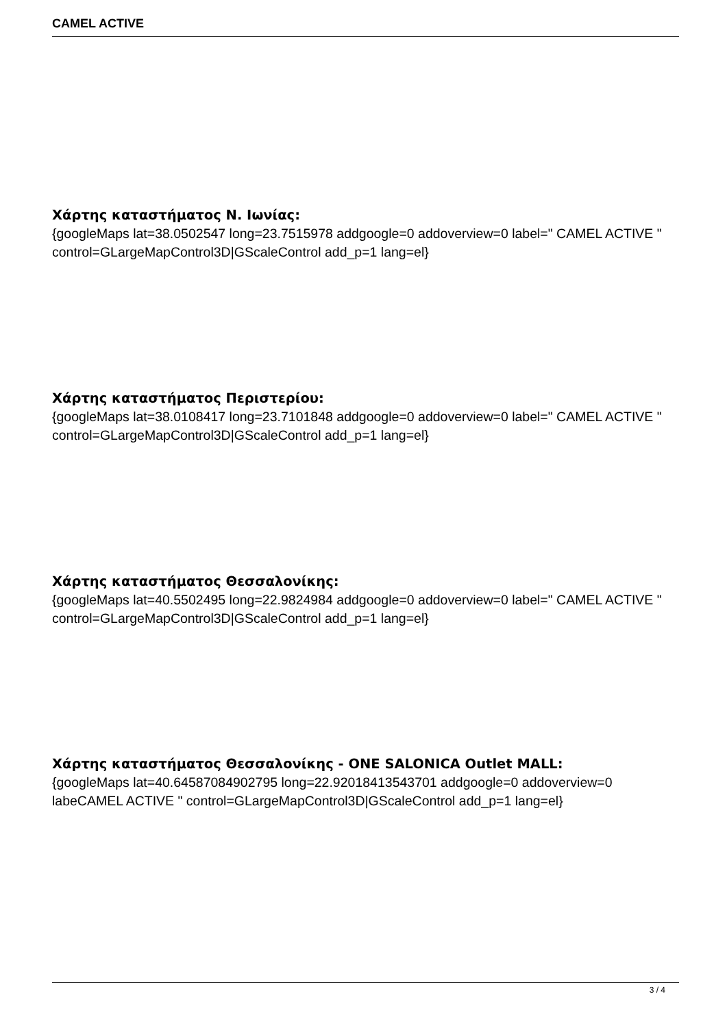CAMEL ACTIVE
Χάρτης καταστήματος Ν. Ιωνίας:
{googleMaps lat=38.0502547 long=23.7515978 addgoogle=0 addoverview=0 label=" CAMEL ACTIVE " control=GLargeMapControl3D|GScaleControl add_p=1 lang=el}
Χάρτης καταστήματος Περιστερίου:
{googleMaps lat=38.0108417 long=23.7101848 addgoogle=0 addoverview=0 label=" CAMEL ACTIVE " control=GLargeMapControl3D|GScaleControl add_p=1 lang=el}
Χάρτης καταστήματος Θεσσαλονίκης:
{googleMaps lat=40.5502495 long=22.9824984 addgoogle=0 addoverview=0 label=" CAMEL ACTIVE " control=GLargeMapControl3D|GScaleControl add_p=1 lang=el}
Χάρτης καταστήματος Θεσσαλονίκης - ONE SALONICA Outlet MALL:
{googleMaps lat=40.64587084902795 long=22.92018413543701 addgoogle=0 addoverview=0 labeCAMEL ACTIVE " control=GLargeMapControl3D|GScaleControl add_p=1 lang=el}
3 / 4